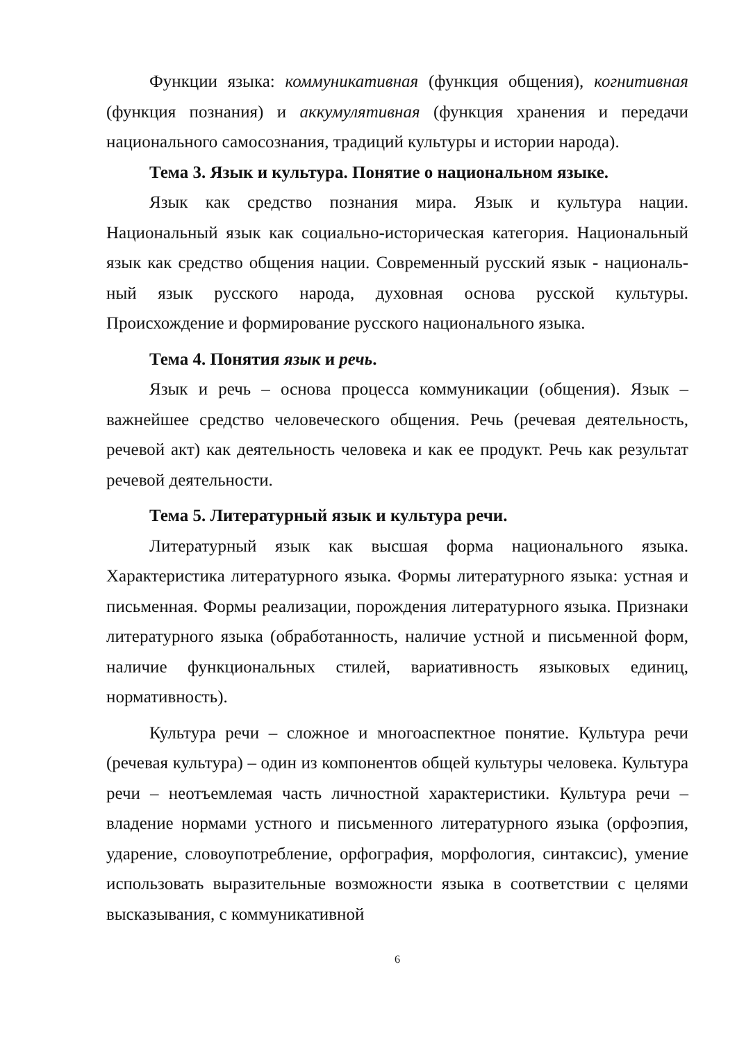Функции языка: коммуникативная (функция общения), когнитивная (функция познания) и аккумулятивная (функция хранения и передачи национального самосознания, традиций культуры и истории народа).
Тема 3. Язык и культура. Понятие о национальном языке.
Язык как средство познания мира. Язык и культура нации. Национальный язык как социально-историческая категория. Национальный язык как средство общения нации. Современный русский язык - националь­ный язык русского народа, духовная основа русской культуры. Происхождение и формирование русского национального языка.
Тема 4. Понятия язык и речь.
Язык и речь – основа процесса коммуникации (общения). Язык – важнейшее средство человеческого общения. Речь (речевая деятельность, речевой акт) как деятельность человека и как ее продукт. Речь как результат речевой деятельности.
Тема 5. Литературный язык и культура речи.
Литературный язык как высшая форма национального языка. Характеристика литературного языка. Формы литературного языка: устная и письменная. Формы реализации, порождения литературного языка. Признаки литературного языка (обработанность, наличие устной и письменной форм, наличие функциональных стилей, вариативность языковых единиц, нормативность).
Культура речи – сложное и многоаспектное понятие. Культура речи (речевая культура) – один из компонентов общей культуры человека. Культура речи – неотъемлемая часть личностной характеристики. Культура речи – владение нормами устного и письменного литературного языка (орфоэпия, ударение, словоупотребление, орфография, морфология, синтаксис), умение использовать выразительные возможности языка в соответствии с целями высказывания, с коммуникативной
6